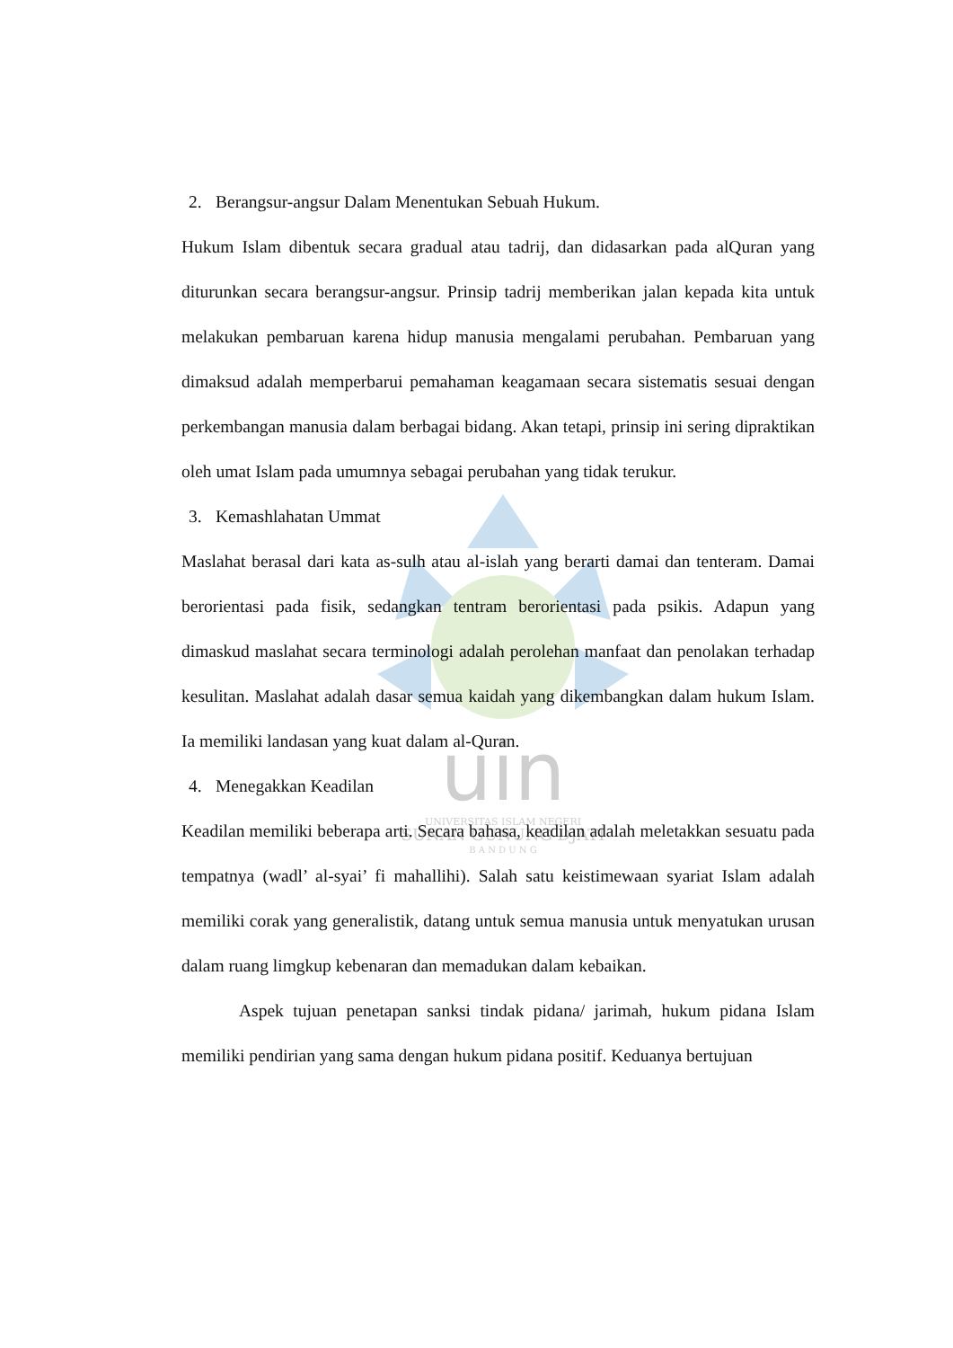uin
UNIVERSITAS ISLAM NEGERI
SUNAN GUNUNG DJATI
B A N D U N G
2. Berangsur-angsur Dalam Menentukan Sebuah Hukum.
Hukum Islam dibentuk secara gradual atau tadrij, dan didasarkan pada alQuran yang diturunkan secara berangsur-angsur. Prinsip tadrij memberikan jalan kepada kita untuk melakukan pembaruan karena hidup manusia mengalami perubahan. Pembaruan yang dimaksud adalah memperbarui pemahaman keagamaan secara sistematis sesuai dengan perkembangan manusia dalam berbagai bidang. Akan tetapi, prinsip ini sering dipraktikan oleh umat Islam pada umumnya sebagai perubahan yang tidak terukur.
3. Kemashlahatan Ummat
Maslahat berasal dari kata as-sulh atau al-islah yang berarti damai dan tenteram. Damai berorientasi pada fisik, sedangkan tentram berorientasi pada psikis. Adapun yang dimaskud maslahat secara terminologi adalah perolehan manfaat dan penolakan terhadap kesulitan. Maslahat adalah dasar semua kaidah yang dikembangkan dalam hukum Islam. Ia memiliki landasan yang kuat dalam al-Quran.
4. Menegakkan Keadilan
Keadilan memiliki beberapa arti. Secara bahasa, keadilan adalah meletakkan sesuatu pada tempatnya (wadl’ al-syai’ fi mahallihi). Salah satu keistimewaan syariat Islam adalah memiliki corak yang generalistik, datang untuk semua manusia untuk menyatukan urusan dalam ruang limgkup kebenaran dan memadukan dalam kebaikan.
Aspek tujuan penetapan sanksi tindak pidana/ jarimah, hukum pidana Islam memiliki pendirian yang sama dengan hukum pidana positif. Keduanya bertujuan